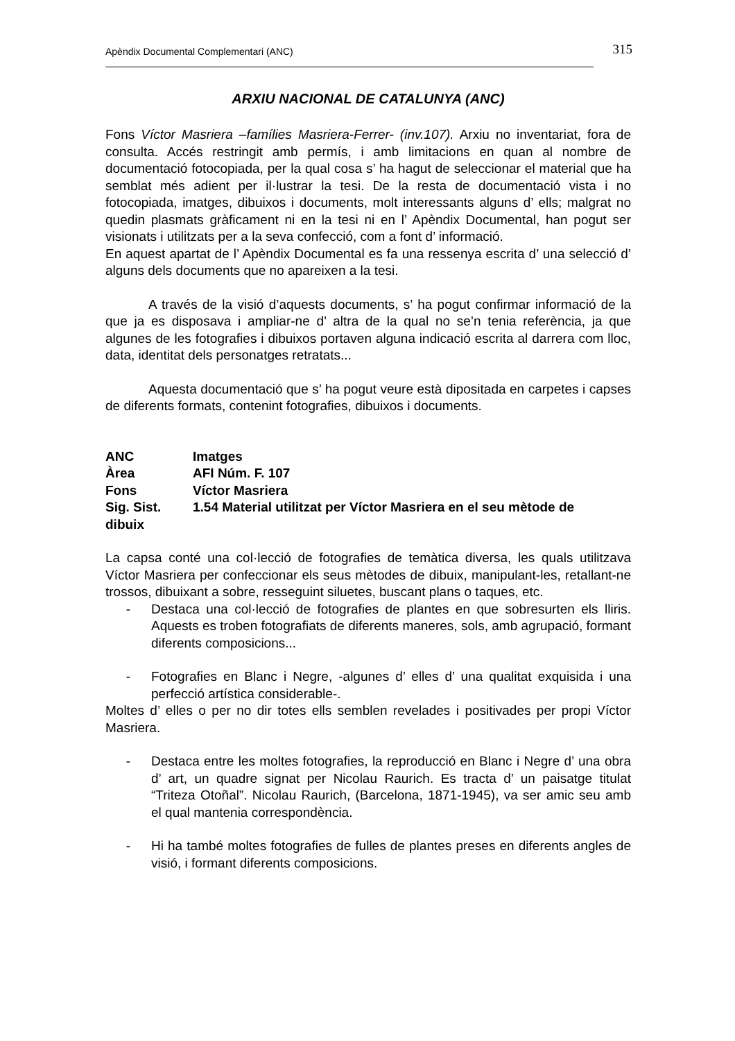Apèndix Documental Complementari (ANC) 315
ARXIU NACIONAL DE CATALUNYA (ANC)
Fons Víctor Masriera –famílies Masriera-Ferrer- (inv.107). Arxiu no inventariat, fora de consulta. Accés restringit amb permís, i amb limitacions en quan al nombre de documentació fotocopiada, per la qual cosa s’ ha hagut de seleccionar el material que ha semblat més adient per il·lustrar la tesi. De la resta de documentació vista i no fotocopiada, imatges, dibuixos i documents, molt interessants alguns d’ ells; malgrat no quedin plasmats gràficament ni en la tesi ni en l’ Apèndix Documental, han pogut ser visionats i utilitzats per a la seva confecció, com a font d’ informació.
En aquest apartat de l’ Apèndix Documental es fa una ressenya escrita d’ una selecció d’ alguns dels documents que no apareixen a la tesi.
A través de la visió d’aquests documents, s’ ha pogut confirmar informació de la que ja es disposava i ampliar-ne d’ altra de la qual no se’n tenia referència, ja que algunes de les fotografies i dibuixos portaven alguna indicació escrita al darrera com lloc, data, identitat dels personatges retratats...
Aquesta documentació que s’ ha pogut veure està dipositada en carpetes i capses de diferents formats, contenint fotografies, dibuixos i documents.
ANC Imatges
Àrea AFI Núm. F. 107
Fons Víctor Masriera
Sig. Sist. 1.54 Material utilitzat per Víctor Masriera en el seu mètode de
dibuix
La capsa conté una col·lecció de fotografies de temàtica diversa, les quals utilitzava Víctor Masriera per confeccionar els seus mètodes de dibuix, manipulant-les, retallant-ne trossos, dibuixant a sobre, resseguint siluetes, buscant plans o taques, etc.
- Destaca una col·lecció de fotografies de plantes en que sobresurten els lliris. Aquests es troben fotografiats de diferents maneres, sols, amb agrupació, formant diferents composicions...
- Fotografies en Blanc i Negre, -algunes d’ elles d’ una qualitat exquisida i una perfecció artística considerable-.
Moltes d’ elles o per no dir totes ells semblen revelades i positivades per propi Víctor Masriera.
- Destaca entre les moltes fotografies, la reproducció en Blanc i Negre d’ una obra d’ art, un quadre signat per Nicolau Raurich. Es tracta d’ un paisatge titulat “Triteza Otoñal”. Nicolau Raurich, (Barcelona, 1871-1945), va ser amic seu amb el qual mantenia correspondència.
- Hi ha també moltes fotografies de fulles de plantes preses en diferents angles de visió, i formant diferents composicions.